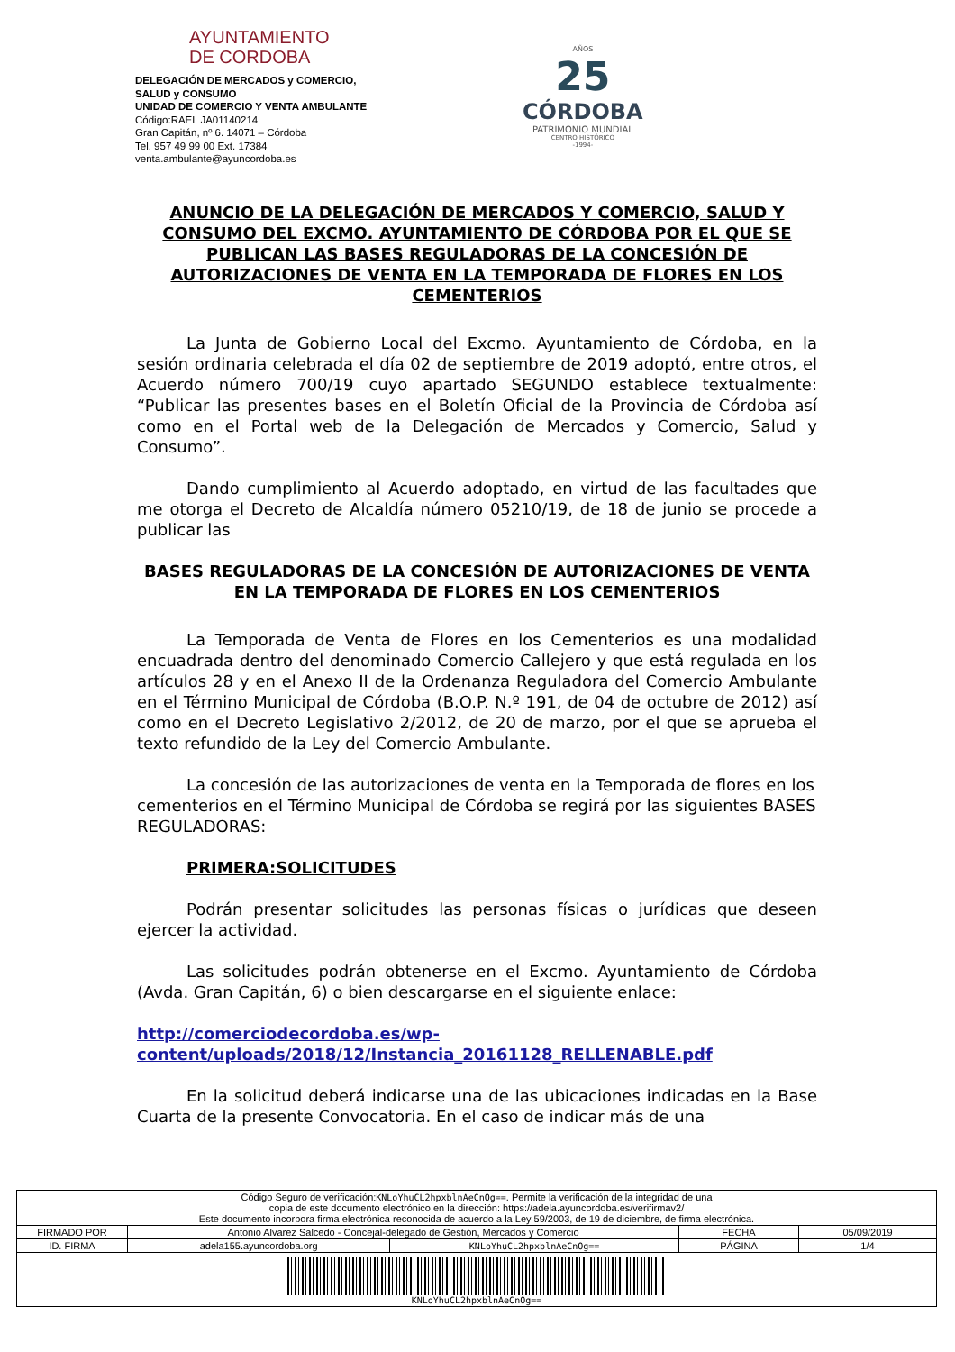AYUNTAMIENTO
DE CORDOBA
DELEGACIÓN DE MERCADOS y COMERCIO,
SALUD y CONSUMO
UNIDAD DE COMERCIO Y VENTA AMBULANTE
Código:RAEL JA01140214
Gran Capitán, nº 6. 14071 – Córdoba
Tel. 957 49 99 00 Ext. 17384
venta.ambulante@ayuncordoba.es
AÑOS
25
CÓRDOBA
PATRIMONIO MUNDIAL
CENTRO HISTÓRICO
-1994-
ANUNCIO DE LA DELEGACIÓN DE MERCADOS Y COMERCIO, SALUD Y CONSUMO DEL EXCMO. AYUNTAMIENTO DE CÓRDOBA POR EL QUE SE PUBLICAN LAS BASES REGULADORAS DE LA CONCESIÓN DE AUTORIZACIONES DE VENTA EN LA TEMPORADA DE FLORES EN LOS CEMENTERIOS
La Junta de Gobierno Local del Excmo. Ayuntamiento de Córdoba, en la sesión ordinaria celebrada el día 02 de septiembre de 2019 adoptó, entre otros, el Acuerdo número 700/19 cuyo apartado SEGUNDO establece textualmente: “Publicar las presentes bases en el Boletín Oficial de la Provincia de Córdoba así como en el Portal web de la Delegación de Mercados y Comercio, Salud y Consumo”.
Dando cumplimiento al Acuerdo adoptado, en virtud de las facultades que me otorga el Decreto de Alcaldía número 05210/19, de 18 de junio se procede a publicar las
BASES REGULADORAS DE LA CONCESIÓN DE AUTORIZACIONES DE VENTA EN LA TEMPORADA DE FLORES EN LOS CEMENTERIOS
La Temporada de Venta de Flores en los Cementerios es una modalidad encuadrada dentro del denominado Comercio Callejero y que está regulada en los artículos 28 y en el Anexo II de la Ordenanza Reguladora del Comercio Ambulante en el Término Municipal de Córdoba (B.O.P. N.º 191, de 04 de octubre de 2012) así como en el Decreto Legislativo 2/2012, de 20 de marzo, por el que se aprueba el texto refundido de la Ley del Comercio Ambulante.
La concesión de las autorizaciones de venta en la Temporada de flores en los cementerios en el Término Municipal de Córdoba se regirá por las siguientes BASES REGULADORAS:
PRIMERA:SOLICITUDES
Podrán presentar solicitudes las personas físicas o jurídicas que deseen ejercer la actividad.
Las solicitudes podrán obtenerse en el Excmo. Ayuntamiento de Córdoba (Avda. Gran Capitán, 6) o bien descargarse en el siguiente enlace:
http://comerciodecordoba.es/wp-
content/uploads/2018/12/Instancia_20161128_RELLENABLE.pdf
En la solicitud deberá indicarse una de las ubicaciones indicadas en la Base Cuarta de la presente Convocatoria. En el caso de indicar más de una
| Código Seguro de verificación: KNLoYhuCL2hpxblnAeCnOg== . Permite la verificación de la integridad de una copia de este documento electrónico en la dirección: https://adela.ayuncordoba.es/verifirmav2/ Este documento incorpora firma electrónica reconocida de acuerdo a la Ley 59/2003, de 19 de diciembre, de firma electrónica. | | | | |
| FIRMADO POR | Antonio Alvarez Salcedo - Concejal-delegado de Gestión, Mercados y Comercio | | FECHA | 05/09/2019 |
| ID. FIRMA | adela155.ayuncordoba.org | KNLoYhuCL2hpxblnAeCnOg== | PÁGINA | 1/4 |
| KNLoYhuCL2hpxblnAeCnOg== | | | | |